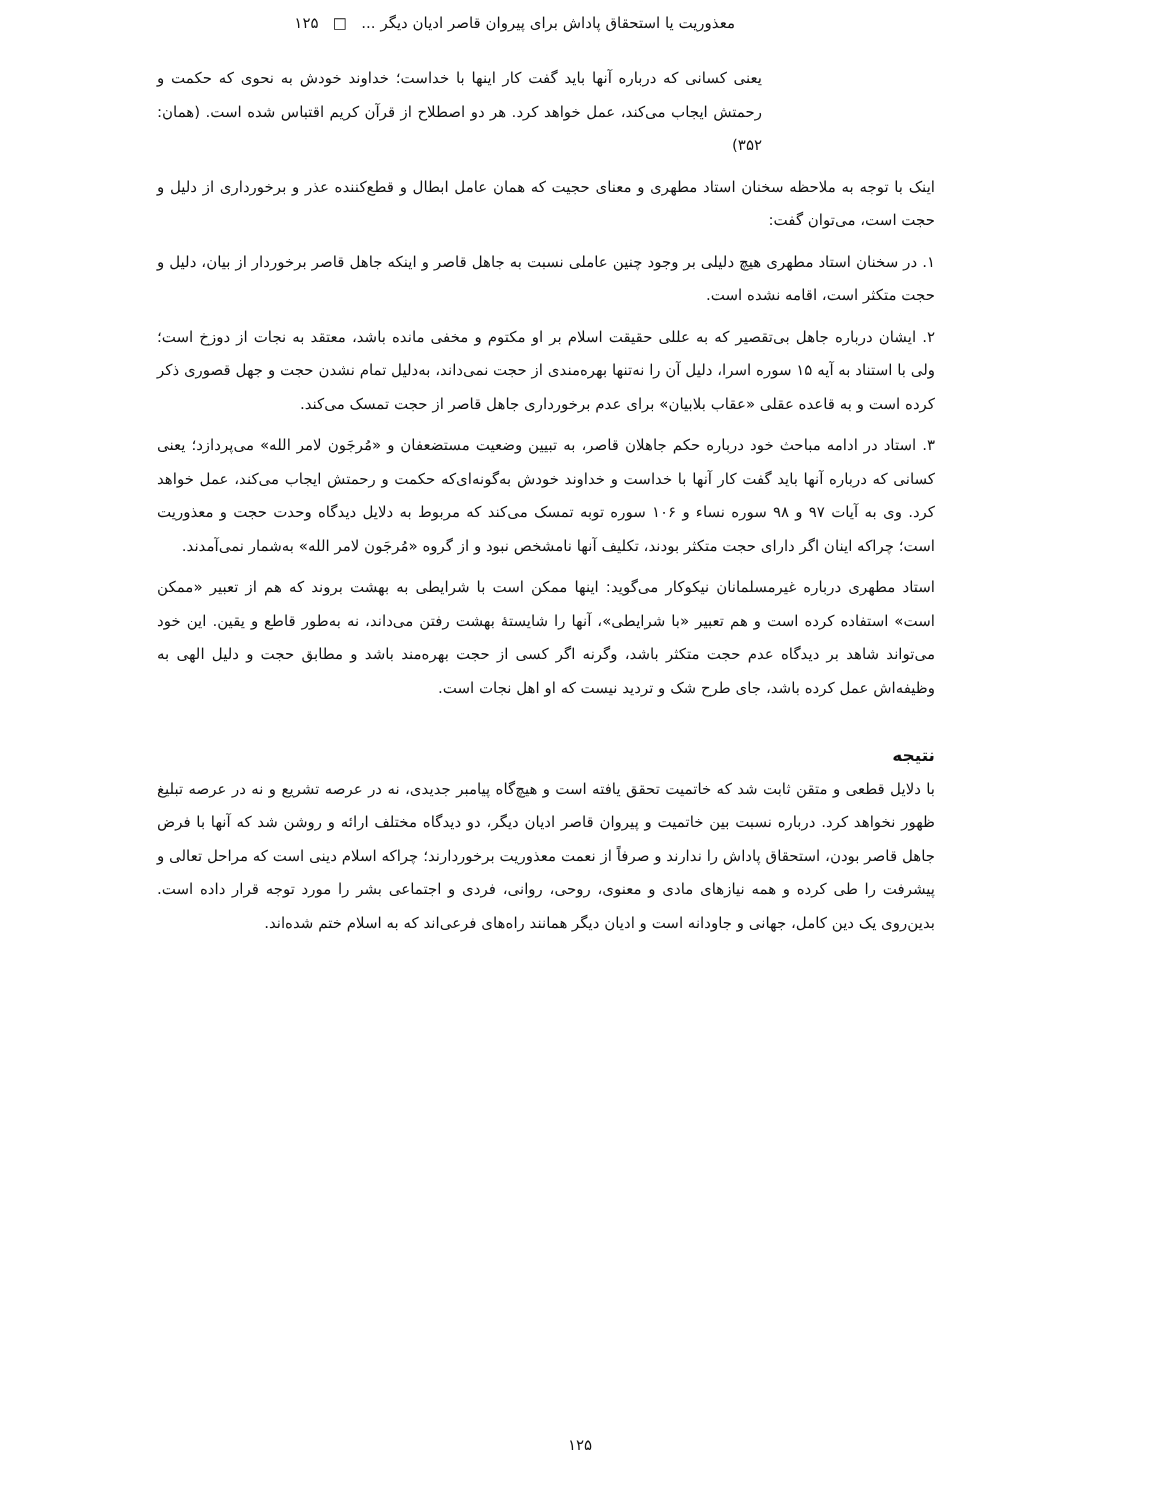معذوریت یا استحقاق پاداش برای پیروان قاصر ادیان دیگر ... □ ۱۲۵
یعنی کسانی که درباره آنها باید گفت کار اینها با خداست؛ خداوند خودش به نحوی که حکمت و رحمتش ایجاب می‌کند، عمل خواهد کرد. هر دو اصطلاح از قرآن کریم اقتباس شده است. (همان: ۳۵۲)
اینک با توجه به ملاحظه سخنان استاد مطهری و معنای حجیت که همان عامل ابطال و قطع‌کننده عذر و برخورداری از دلیل و حجت است، می‌توان گفت:
۱. در سخنان استاد مطهری هیچ دلیلی بر وجود چنین عاملی نسبت به جاهل قاصر و اینکه جاهل قاصر برخوردار از بیان، دلیل و حجت متکثر است، اقامه نشده است.
۲. ایشان درباره جاهل بی‌تقصیر که به عللی حقیقت اسلام بر او مکتوم و مخفی مانده باشد، معتقد به نجات از دوزخ است؛ ولی با استناد به آیه ۱۵ سوره اسرا، دلیل آن را نه‌تنها بهره‌مندی از حجت نمی‌داند، به‌دلیل تمام نشدن حجت و جهل قصوری ذکر کرده است و به قاعده عقلی «عقاب بلابیان» برای عدم برخورداری جاهل قاصر از حجت تمسک می‌کند.
۳. استاد در ادامه مباحث خود درباره حکم جاهلان قاصر، به تبیین وضعیت مستضعفان و «مُرجَون لامر الله» می‌پردازد؛ یعنی کسانی که درباره آنها باید گفت کار آنها با خداست و خداوند خودش به‌گونه‌ای‌که حکمت و رحمتش ایجاب می‌کند، عمل خواهد کرد. وی به آیات ۹۷ و ۹۸ سوره نساء و ۱۰۶ سوره توبه تمسک می‌کند که مربوط به دلایل دیدگاه وحدت حجت و معذوریت است؛ چراکه اینان اگر دارای حجت متکثر بودند، تکلیف آنها نامشخص نبود و از گروه «مُرجَون لامر الله» به‌شمار نمی‌آمدند.
استاد مطهری درباره غیرمسلمانان نیکوکار می‌گوید: اینها ممکن است با شرایطی به بهشت بروند که هم از تعبیر «ممکن است» استفاده کرده است و هم تعبیر «با شرایطی»، آنها را شایستهٔ بهشت رفتن می‌داند، نه به‌طور قاطع و یقین. این خود می‌تواند شاهد بر دیدگاه عدم حجت متکثر باشد، وگرنه اگر کسی از حجت بهره‌مند باشد و مطابق حجت و دلیل الهی به وظیفه‌اش عمل کرده باشد، جای طرح شک و تردید نیست که او اهل نجات است.
نتیجه
با دلایل قطعی و متقن ثابت شد که خاتمیت تحقق یافته است و هیچ‌گاه پیامبر جدیدی، نه در عرصه تشریع و نه در عرصه تبلیغ ظهور نخواهد کرد. درباره نسبت بین خاتمیت و پیروان قاصر ادیان دیگر، دو دیدگاه مختلف ارائه و روشن شد که آنها با فرض جاهل قاصر بودن، استحقاق پاداش را ندارند و صرفاً از نعمت معذوریت برخوردارند؛ چراکه اسلام دینی است که مراحل تعالی و پیشرفت را طی کرده و همه نیازهای مادی و معنوی، روحی، روانی، فردی و اجتماعی بشر را مورد توجه قرار داده است. بدین‌روی یک دین کامل، جهانی و جاودانه است و ادیان دیگر همانند راه‌های فرعی‌اند که به اسلام ختم شده‌اند.
۱۲۵